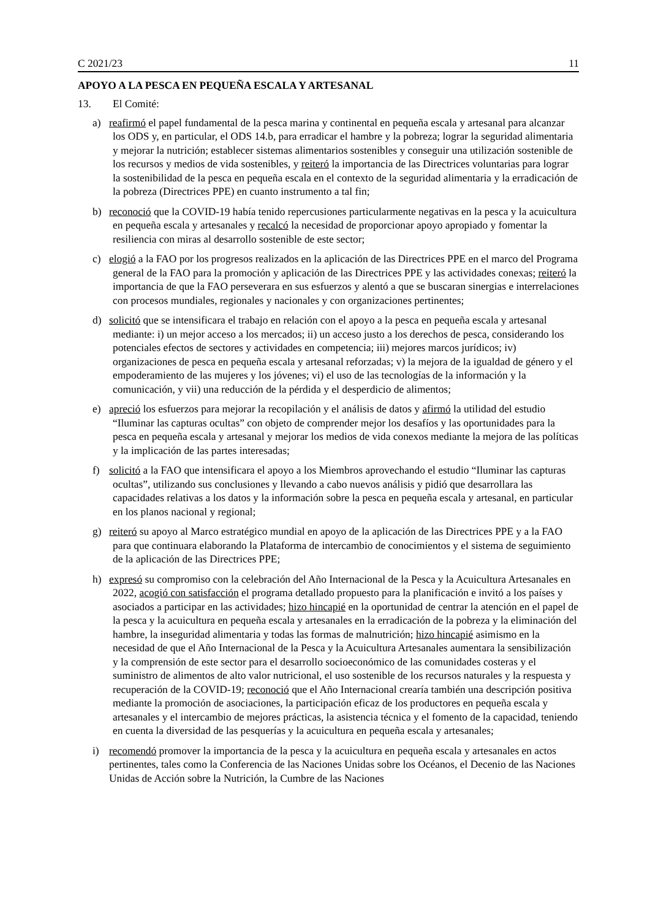C 2021/23 11
APOYO A LA PESCA EN PEQUEÑA ESCALA Y ARTESANAL
13. El Comité:
a) reafirmó el papel fundamental de la pesca marina y continental en pequeña escala y artesanal para alcanzar los ODS y, en particular, el ODS 14.b, para erradicar el hambre y la pobreza; lograr la seguridad alimentaria y mejorar la nutrición; establecer sistemas alimentarios sostenibles y conseguir una utilización sostenible de los recursos y medios de vida sostenibles, y reiteró la importancia de las Directrices voluntarias para lograr la sostenibilidad de la pesca en pequeña escala en el contexto de la seguridad alimentaria y la erradicación de la pobreza (Directrices PPE) en cuanto instrumento a tal fin;
b) reconoció que la COVID-19 había tenido repercusiones particularmente negativas en la pesca y la acuicultura en pequeña escala y artesanales y recalcó la necesidad de proporcionar apoyo apropiado y fomentar la resiliencia con miras al desarrollo sostenible de este sector;
c) elogió a la FAO por los progresos realizados en la aplicación de las Directrices PPE en el marco del Programa general de la FAO para la promoción y aplicación de las Directrices PPE y las actividades conexas; reiteró la importancia de que la FAO perseverara en sus esfuerzos y alentó a que se buscaran sinergias e interrelaciones con procesos mundiales, regionales y nacionales y con organizaciones pertinentes;
d) solicitó que se intensificara el trabajo en relación con el apoyo a la pesca en pequeña escala y artesanal mediante: i) un mejor acceso a los mercados; ii) un acceso justo a los derechos de pesca, considerando los potenciales efectos de sectores y actividades en competencia; iii) mejores marcos jurídicos; iv) organizaciones de pesca en pequeña escala y artesanal reforzadas; v) la mejora de la igualdad de género y el empoderamiento de las mujeres y los jóvenes; vi) el uso de las tecnologías de la información y la comunicación, y vii) una reducción de la pérdida y el desperdicio de alimentos;
e) apreció los esfuerzos para mejorar la recopilación y el análisis de datos y afirmó la utilidad del estudio “Iluminar las capturas ocultas” con objeto de comprender mejor los desafíos y las oportunidades para la pesca en pequeña escala y artesanal y mejorar los medios de vida conexos mediante la mejora de las políticas y la implicación de las partes interesadas;
f) solicitó a la FAO que intensificara el apoyo a los Miembros aprovechando el estudio “Iluminar las capturas ocultas”, utilizando sus conclusiones y llevando a cabo nuevos análisis y pidió que desarrollara las capacidades relativas a los datos y la información sobre la pesca en pequeña escala y artesanal, en particular en los planos nacional y regional;
g) reiteró su apoyo al Marco estratégico mundial en apoyo de la aplicación de las Directrices PPE y a la FAO para que continuara elaborando la Plataforma de intercambio de conocimientos y el sistema de seguimiento de la aplicación de las Directrices PPE;
h) expresó su compromiso con la celebración del Año Internacional de la Pesca y la Acuicultura Artesanales en 2022, acogió con satisfacción el programa detallado propuesto para la planificación e invitó a los países y asociados a participar en las actividades; hizo hincapié en la oportunidad de centrar la atención en el papel de la pesca y la acuicultura en pequeña escala y artesanales en la erradicación de la pobreza y la eliminación del hambre, la inseguridad alimentaria y todas las formas de malnutrición; hizo hincapié asimismo en la necesidad de que el Año Internacional de la Pesca y la Acuicultura Artesanales aumentara la sensibilización y la comprensión de este sector para el desarrollo socioeconómico de las comunidades costeras y el suministro de alimentos de alto valor nutricional, el uso sostenible de los recursos naturales y la respuesta y recuperación de la COVID-19; reconoció que el Año Internacional crearía también una descripción positiva mediante la promoción de asociaciones, la participación eficaz de los productores en pequeña escala y artesanales y el intercambio de mejores prácticas, la asistencia técnica y el fomento de la capacidad, teniendo en cuenta la diversidad de las pesquerías y la acuicultura en pequeña escala y artesanales;
i) recomendó promover la importancia de la pesca y la acuicultura en pequeña escala y artesanales en actos pertinentes, tales como la Conferencia de las Naciones Unidas sobre los Océanos, el Decenio de las Naciones Unidas de Acción sobre la Nutrición, la Cumbre de las Naciones